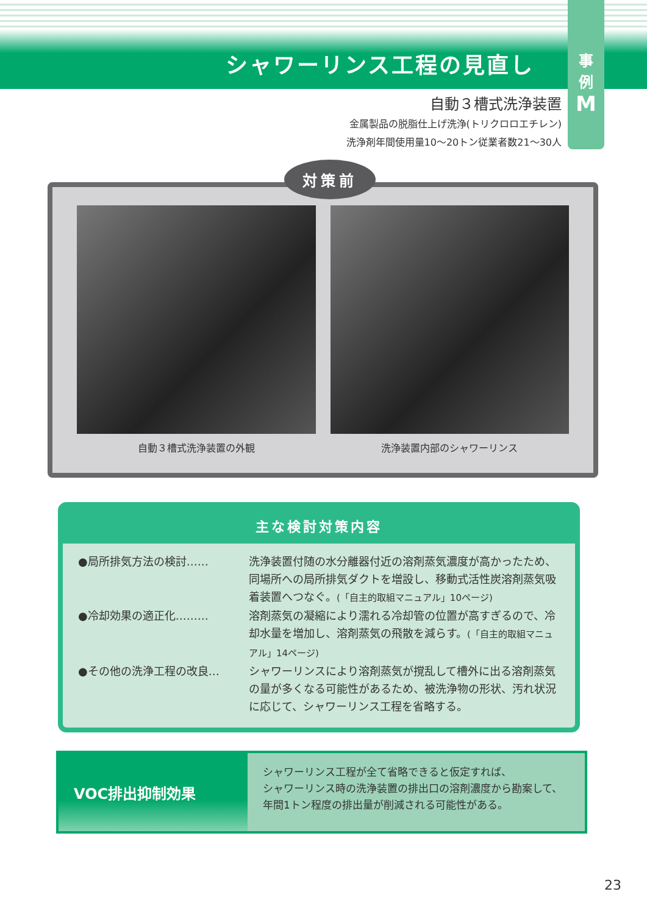シャワーリンス工程の見直し
事
例
M
自動３槽式洗浄装置
金属製品の脱脂仕上げ洗浄(トリクロロエチレン)
洗浄剤年間使用量10〜20トン従業者数21〜30人
対策前
自動３槽式洗浄装置の外観 洗浄装置内部のシャワーリンス
主な検討対策内容
●局所排気方法の検討…… 洗浄装置付随の水分離器付近の溶剤蒸気濃度が高かったため、同場所への局所排気ダクトを増設し、移動式活性炭溶剤蒸気吸着装置へつなぐ。(「自主的取組マニュアル」10ページ)
●冷却効果の適正化……… 溶剤蒸気の凝縮により濡れる冷却管の位置が高すぎるので、冷却水量を増加し、溶剤蒸気の飛散を減らす。(「自主的取組マニュアル」14ページ)
●その他の洗浄工程の改良… シャワーリンスにより溶剤蒸気が撹乱して槽外に出る溶剤蒸気の量が多くなる可能性があるため、被洗浄物の形状、汚れ状況に応じて、シャワーリンス工程を省略する。
VOC排出抑制効果
シャワーリンス工程が全て省略できると仮定すれば、
シャワーリンス時の洗浄装置の排出口の溶剤濃度から勘案して、
年間1トン程度の排出量が削減される可能性がある。
23